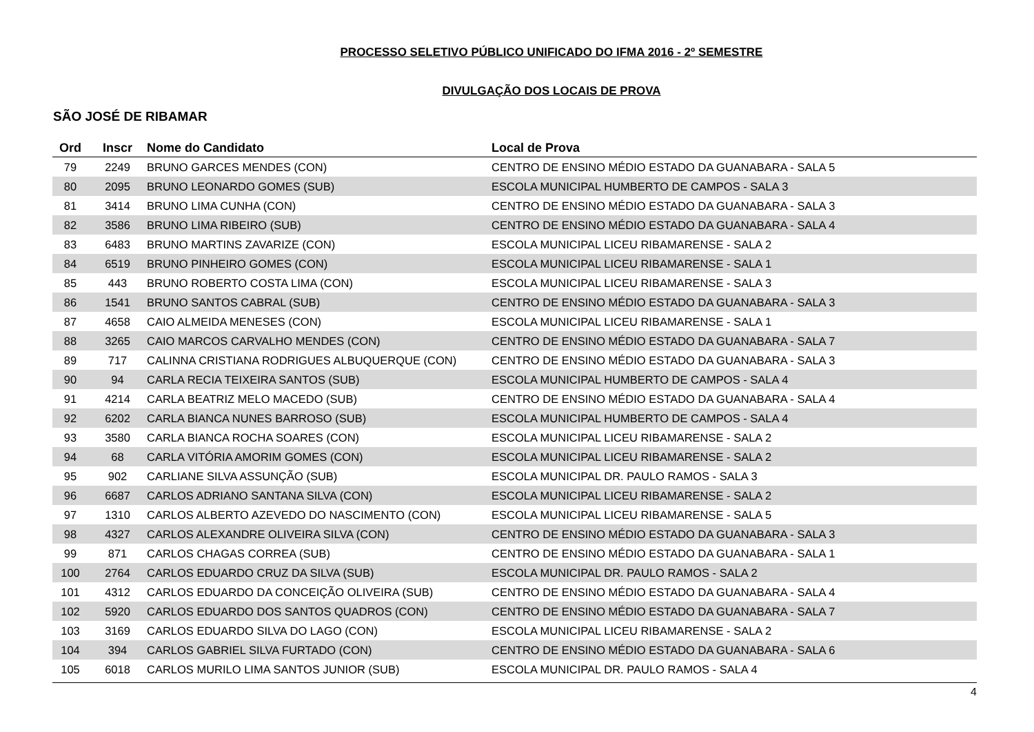PROCESSO SELETIVO PÚBLICO UNIFICADO DO IFMA 2016 - 2º SEMESTRE
DIVULGAÇÃO DOS LOCAIS DE PROVA
SÃO JOSÉ DE RIBAMAR
| Ord | Inscr | Nome do Candidato | Local de Prova |
| --- | --- | --- | --- |
| 79 | 2249 | BRUNO GARCES MENDES (CON) | CENTRO DE ENSINO MÉDIO ESTADO DA GUANABARA - SALA 5 |
| 80 | 2095 | BRUNO LEONARDO GOMES (SUB) | ESCOLA MUNICIPAL HUMBERTO DE CAMPOS - SALA 3 |
| 81 | 3414 | BRUNO LIMA CUNHA (CON) | CENTRO DE ENSINO MÉDIO ESTADO DA GUANABARA - SALA 3 |
| 82 | 3586 | BRUNO LIMA RIBEIRO (SUB) | CENTRO DE ENSINO MÉDIO ESTADO DA GUANABARA - SALA 4 |
| 83 | 6483 | BRUNO MARTINS ZAVARIZE (CON) | ESCOLA MUNICIPAL LICEU RIBAMARENSE - SALA 2 |
| 84 | 6519 | BRUNO PINHEIRO GOMES (CON) | ESCOLA MUNICIPAL LICEU RIBAMARENSE - SALA 1 |
| 85 | 443 | BRUNO ROBERTO COSTA LIMA (CON) | ESCOLA MUNICIPAL LICEU RIBAMARENSE - SALA 3 |
| 86 | 1541 | BRUNO SANTOS CABRAL (SUB) | CENTRO DE ENSINO MÉDIO ESTADO DA GUANABARA - SALA 3 |
| 87 | 4658 | CAIO ALMEIDA MENESES (CON) | ESCOLA MUNICIPAL LICEU RIBAMARENSE - SALA 1 |
| 88 | 3265 | CAIO MARCOS CARVALHO MENDES (CON) | CENTRO DE ENSINO MÉDIO ESTADO DA GUANABARA - SALA 7 |
| 89 | 717 | CALINNA CRISTIANA RODRIGUES ALBUQUERQUE (CON) | CENTRO DE ENSINO MÉDIO ESTADO DA GUANABARA - SALA 3 |
| 90 | 94 | CARLA RECIA TEIXEIRA SANTOS (SUB) | ESCOLA MUNICIPAL HUMBERTO DE CAMPOS - SALA 4 |
| 91 | 4214 | CARLA BEATRIZ MELO MACEDO (SUB) | CENTRO DE ENSINO MÉDIO ESTADO DA GUANABARA - SALA 4 |
| 92 | 6202 | CARLA BIANCA NUNES BARROSO (SUB) | ESCOLA MUNICIPAL HUMBERTO DE CAMPOS - SALA 4 |
| 93 | 3580 | CARLA BIANCA ROCHA SOARES (CON) | ESCOLA MUNICIPAL LICEU RIBAMARENSE - SALA 2 |
| 94 | 68 | CARLA VITÓRIA AMORIM GOMES (CON) | ESCOLA MUNICIPAL LICEU RIBAMARENSE - SALA 2 |
| 95 | 902 | CARLIANE SILVA ASSUNÇÃO (SUB) | ESCOLA MUNICIPAL DR. PAULO RAMOS - SALA 3 |
| 96 | 6687 | CARLOS ADRIANO SANTANA SILVA (CON) | ESCOLA MUNICIPAL LICEU RIBAMARENSE - SALA 2 |
| 97 | 1310 | CARLOS ALBERTO AZEVEDO DO NASCIMENTO (CON) | ESCOLA MUNICIPAL LICEU RIBAMARENSE - SALA 5 |
| 98 | 4327 | CARLOS ALEXANDRE OLIVEIRA SILVA (CON) | CENTRO DE ENSINO MÉDIO ESTADO DA GUANABARA - SALA 3 |
| 99 | 871 | CARLOS CHAGAS CORREA (SUB) | CENTRO DE ENSINO MÉDIO ESTADO DA GUANABARA - SALA 1 |
| 100 | 2764 | CARLOS EDUARDO CRUZ DA SILVA (SUB) | ESCOLA MUNICIPAL DR. PAULO RAMOS - SALA 2 |
| 101 | 4312 | CARLOS EDUARDO DA CONCEIÇÃO OLIVEIRA (SUB) | CENTRO DE ENSINO MÉDIO ESTADO DA GUANABARA - SALA 4 |
| 102 | 5920 | CARLOS EDUARDO DOS SANTOS QUADROS (CON) | CENTRO DE ENSINO MÉDIO ESTADO DA GUANABARA - SALA 7 |
| 103 | 3169 | CARLOS EDUARDO SILVA DO LAGO (CON) | ESCOLA MUNICIPAL LICEU RIBAMARENSE - SALA 2 |
| 104 | 394 | CARLOS GABRIEL SILVA FURTADO (CON) | CENTRO DE ENSINO MÉDIO ESTADO DA GUANABARA - SALA 6 |
| 105 | 6018 | CARLOS MURILO LIMA SANTOS JUNIOR (SUB) | ESCOLA MUNICIPAL DR. PAULO RAMOS - SALA 4 |
4